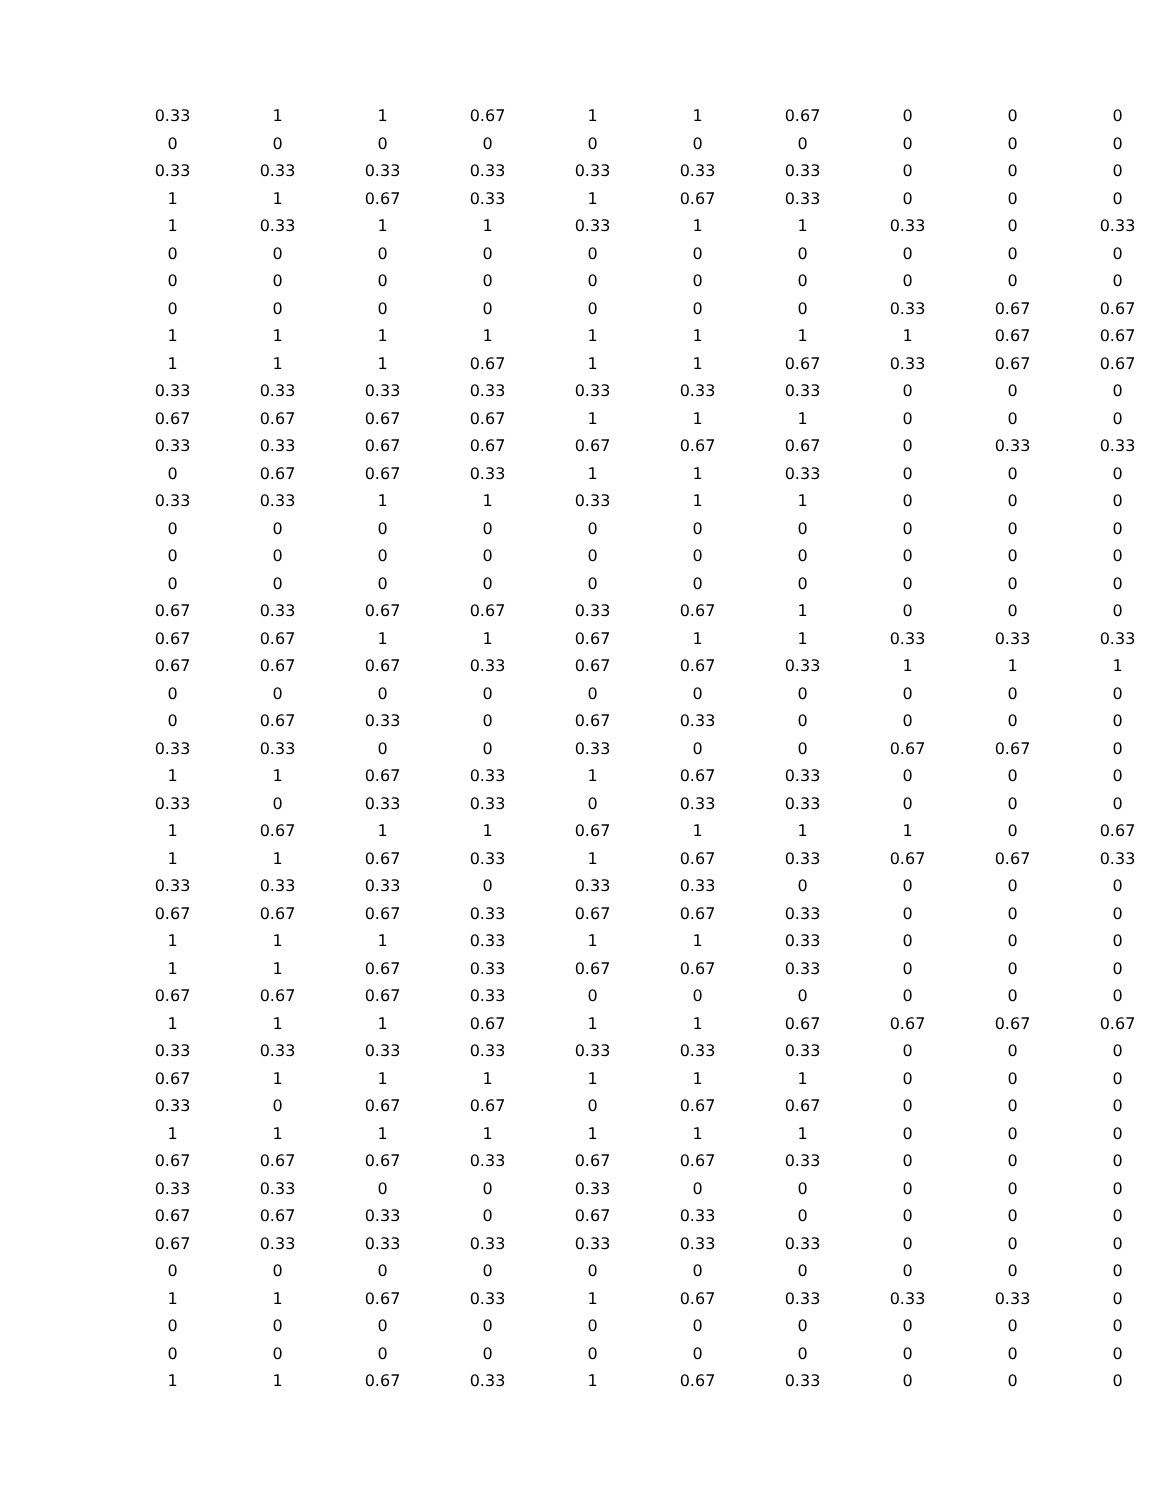| 0.33 | 1 | 1 | 0.67 | 1 | 1 | 0.67 | 0 | 0 | 0 |
| 0 | 0 | 0 | 0 | 0 | 0 | 0 | 0 | 0 | 0 |
| 0.33 | 0.33 | 0.33 | 0.33 | 0.33 | 0.33 | 0.33 | 0 | 0 | 0 |
| 1 | 1 | 0.67 | 0.33 | 1 | 0.67 | 0.33 | 0 | 0 | 0 |
| 1 | 0.33 | 1 | 1 | 0.33 | 1 | 1 | 0.33 | 0 | 0.33 |
| 0 | 0 | 0 | 0 | 0 | 0 | 0 | 0 | 0 | 0 |
| 0 | 0 | 0 | 0 | 0 | 0 | 0 | 0 | 0 | 0 |
| 0 | 0 | 0 | 0 | 0 | 0 | 0 | 0.33 | 0.67 | 0.67 |
| 1 | 1 | 1 | 1 | 1 | 1 | 1 | 1 | 0.67 | 0.67 |
| 1 | 1 | 1 | 0.67 | 1 | 1 | 0.67 | 0.33 | 0.67 | 0.67 |
| 0.33 | 0.33 | 0.33 | 0.33 | 0.33 | 0.33 | 0.33 | 0 | 0 | 0 |
| 0.67 | 0.67 | 0.67 | 0.67 | 1 | 1 | 1 | 0 | 0 | 0 |
| 0.33 | 0.33 | 0.67 | 0.67 | 0.67 | 0.67 | 0.67 | 0 | 0.33 | 0.33 |
| 0 | 0.67 | 0.67 | 0.33 | 1 | 1 | 0.33 | 0 | 0 | 0 |
| 0.33 | 0.33 | 1 | 1 | 0.33 | 1 | 1 | 0 | 0 | 0 |
| 0 | 0 | 0 | 0 | 0 | 0 | 0 | 0 | 0 | 0 |
| 0 | 0 | 0 | 0 | 0 | 0 | 0 | 0 | 0 | 0 |
| 0 | 0 | 0 | 0 | 0 | 0 | 0 | 0 | 0 | 0 |
| 0.67 | 0.33 | 0.67 | 0.67 | 0.33 | 0.67 | 1 | 0 | 0 | 0 |
| 0.67 | 0.67 | 1 | 1 | 0.67 | 1 | 1 | 0.33 | 0.33 | 0.33 |
| 0.67 | 0.67 | 0.67 | 0.33 | 0.67 | 0.67 | 0.33 | 1 | 1 | 1 |
| 0 | 0 | 0 | 0 | 0 | 0 | 0 | 0 | 0 | 0 |
| 0 | 0.67 | 0.33 | 0 | 0.67 | 0.33 | 0 | 0 | 0 | 0 |
| 0.33 | 0.33 | 0 | 0 | 0.33 | 0 | 0 | 0.67 | 0.67 | 0 |
| 1 | 1 | 0.67 | 0.33 | 1 | 0.67 | 0.33 | 0 | 0 | 0 |
| 0.33 | 0 | 0.33 | 0.33 | 0 | 0.33 | 0.33 | 0 | 0 | 0 |
| 1 | 0.67 | 1 | 1 | 0.67 | 1 | 1 | 1 | 0 | 0.67 |
| 1 | 1 | 0.67 | 0.33 | 1 | 0.67 | 0.33 | 0.67 | 0.67 | 0.33 |
| 0.33 | 0.33 | 0.33 | 0 | 0.33 | 0.33 | 0 | 0 | 0 | 0 |
| 0.67 | 0.67 | 0.67 | 0.33 | 0.67 | 0.67 | 0.33 | 0 | 0 | 0 |
| 1 | 1 | 1 | 0.33 | 1 | 1 | 0.33 | 0 | 0 | 0 |
| 1 | 1 | 0.67 | 0.33 | 0.67 | 0.67 | 0.33 | 0 | 0 | 0 |
| 0.67 | 0.67 | 0.67 | 0.33 | 0 | 0 | 0 | 0 | 0 | 0 |
| 1 | 1 | 1 | 0.67 | 1 | 1 | 0.67 | 0.67 | 0.67 | 0.67 |
| 0.33 | 0.33 | 0.33 | 0.33 | 0.33 | 0.33 | 0.33 | 0 | 0 | 0 |
| 0.67 | 1 | 1 | 1 | 1 | 1 | 1 | 0 | 0 | 0 |
| 0.33 | 0 | 0.67 | 0.67 | 0 | 0.67 | 0.67 | 0 | 0 | 0 |
| 1 | 1 | 1 | 1 | 1 | 1 | 1 | 0 | 0 | 0 |
| 0.67 | 0.67 | 0.67 | 0.33 | 0.67 | 0.67 | 0.33 | 0 | 0 | 0 |
| 0.33 | 0.33 | 0 | 0 | 0.33 | 0 | 0 | 0 | 0 | 0 |
| 0.67 | 0.67 | 0.33 | 0 | 0.67 | 0.33 | 0 | 0 | 0 | 0 |
| 0.67 | 0.33 | 0.33 | 0.33 | 0.33 | 0.33 | 0.33 | 0 | 0 | 0 |
| 0 | 0 | 0 | 0 | 0 | 0 | 0 | 0 | 0 | 0 |
| 1 | 1 | 0.67 | 0.33 | 1 | 0.67 | 0.33 | 0.33 | 0.33 | 0 |
| 0 | 0 | 0 | 0 | 0 | 0 | 0 | 0 | 0 | 0 |
| 0 | 0 | 0 | 0 | 0 | 0 | 0 | 0 | 0 | 0 |
| 1 | 1 | 0.67 | 0.33 | 1 | 0.67 | 0.33 | 0 | 0 | 0 |